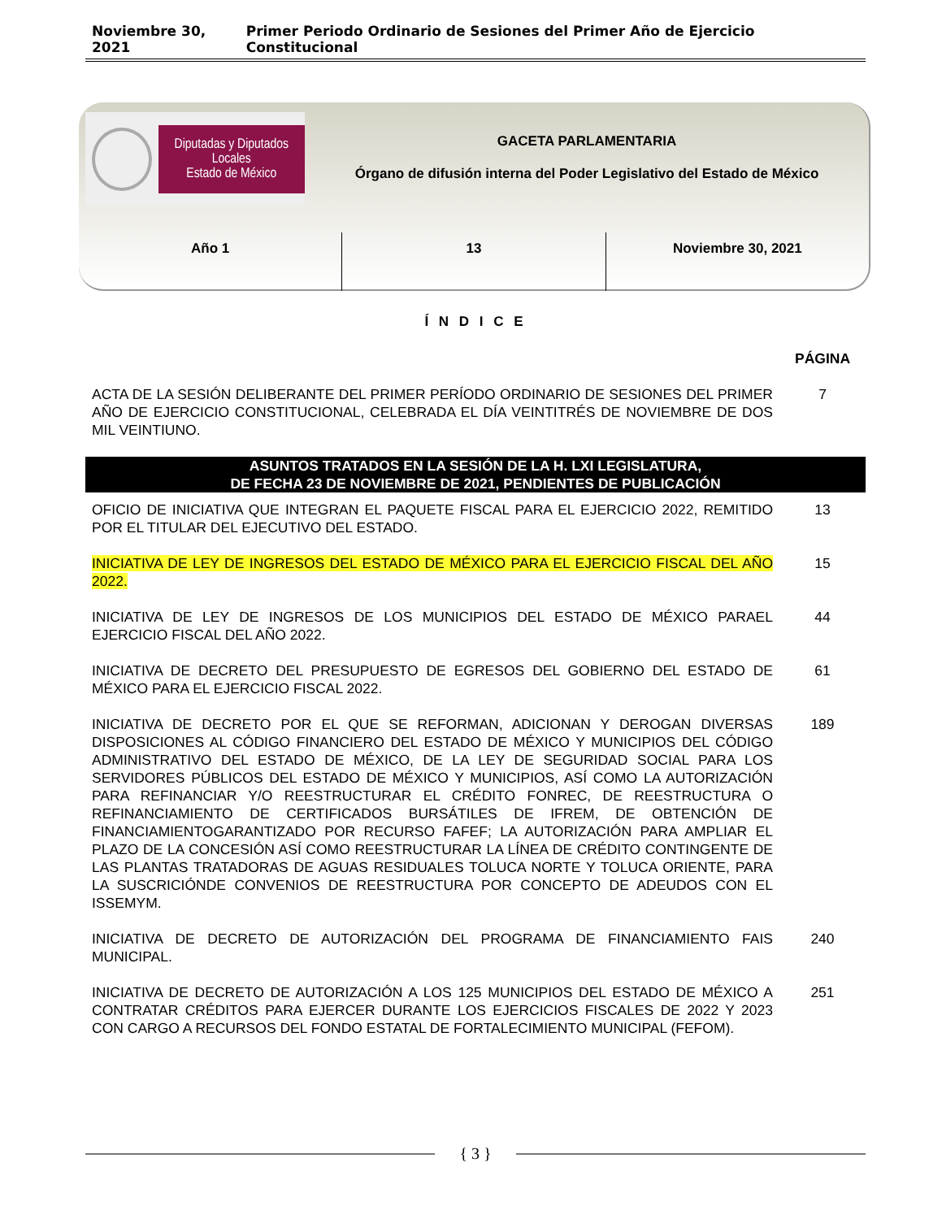Noviembre 30, 2021 Primer Periodo Ordinario de Sesiones del Primer Año de Ejercicio Constitucional
Diputadas y Diputados Locales
Estado de México
GACETA PARLAMENTARIA
Órgano de difusión interna del Poder Legislativo del Estado de México
Año 1 13 Noviembre 30, 2021
Í N D I C E
| | PÁGINA |
| ACTA DE LA SESIÓN DELIBERANTE DEL PRIMER PERÍODO ORDINARIO DE SESIONES DEL PRIMER AÑO DE EJERCICIO CONSTITUCIONAL, CELEBRADA EL DÍA VEINTITRÉS DE NOVIEMBRE DE DOS MIL VEINTIUNO. | 7 |
| ASUNTOS TRATADOS EN LA SESIÓN DE LA H. LXI LEGISLATURA, DE FECHA 23 DE NOVIEMBRE DE 2021, PENDIENTES DE PUBLICACIÓN | |
| OFICIO DE INICIATIVA QUE INTEGRAN EL PAQUETE FISCAL PARA EL EJERCICIO 2022, REMITIDO POR EL TITULAR DEL EJECUTIVO DEL ESTADO. | 13 |
| INICIATIVA DE LEY DE INGRESOS DEL ESTADO DE MÉXICO PARA EL EJERCICIO FISCAL DEL AÑO 2022. | 15 |
| INICIATIVA DE LEY DE INGRESOS DE LOS MUNICIPIOS DEL ESTADO DE MÉXICO PARAEL EJERCICIO FISCAL DEL AÑO 2022. | 44 |
| INICIATIVA DE DECRETO DEL PRESUPUESTO DE EGRESOS DEL GOBIERNO DEL ESTADO DE MÉXICO PARA EL EJERCICIO FISCAL 2022. | 61 |
| INICIATIVA DE DECRETO POR EL QUE SE REFORMAN, ADICIONAN Y DEROGAN DIVERSAS DISPOSICIONES AL CÓDIGO FINANCIERO DEL ESTADO DE MÉXICO Y MUNICIPIOS DEL CÓDIGO ADMINISTRATIVO DEL ESTADO DE MÉXICO, DE LA LEY DE SEGURIDAD SOCIAL PARA LOS SERVIDORES PÚBLICOS DEL ESTADO DE MÉXICO Y MUNICIPIOS, ASÍ COMO LA AUTORIZACIÓN PARA REFINANCIAR Y/O REESTRUCTURAR EL CRÉDITO FONREC, DE REESTRUCTURA O REFINANCIAMIENTO DE CERTIFICADOS BURSÁTILES DE IFREM, DE OBTENCIÓN DE FINANCIAMIENTOGARANTIZADO POR RECURSO FAFEF; LA AUTORIZACIÓN PARA AMPLIAR EL PLAZO DE LA CONCESIÓN ASÍ COMO REESTRUCTURAR LA LÍNEA DE CRÉDITO CONTINGENTE DE LAS PLANTAS TRATADORAS DE AGUAS RESIDUALES TOLUCA NORTE Y TOLUCA ORIENTE, PARA LA SUSCRICIÓNDE CONVENIOS DE REESTRUCTURA POR CONCEPTO DE ADEUDOS CON EL ISSEMYM. | 189 |
| INICIATIVA DE DECRETO DE AUTORIZACIÓN DEL PROGRAMA DE FINANCIAMIENTO FAIS MUNICIPAL. | 240 |
| INICIATIVA DE DECRETO DE AUTORIZACIÓN A LOS 125 MUNICIPIOS DEL ESTADO DE MÉXICO A CONTRATAR CRÉDITOS PARA EJERCER DURANTE LOS EJERCICIOS FISCALES DE 2022 Y 2023 CON CARGO A RECURSOS DEL FONDO ESTATAL DE FORTALECIMIENTO MUNICIPAL (FEFOM). | 251 |
{ 3 }